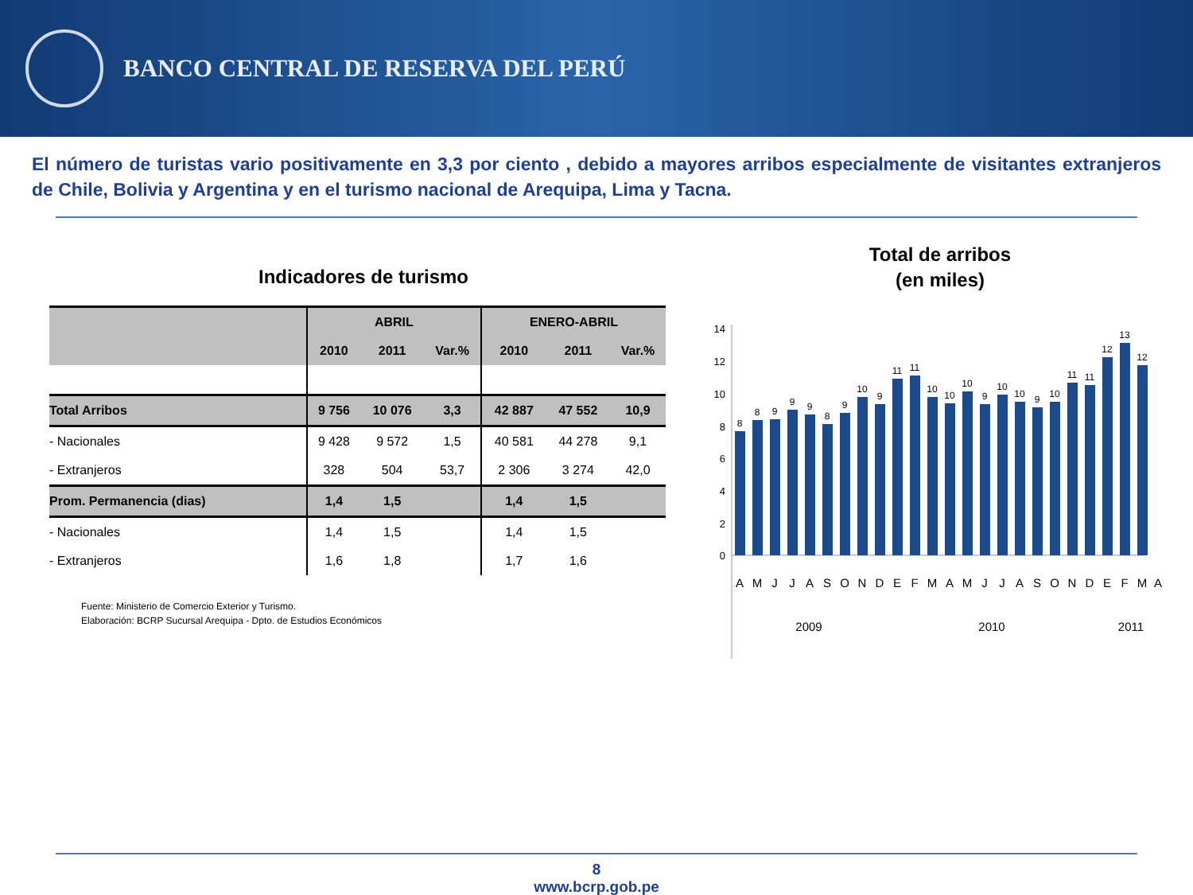BANCO CENTRAL DE RESERVA DEL PERÚ
El número de turistas vario positivamente en 3,3 por ciento , debido a mayores arribos especialmente de visitantes extranjeros de Chile, Bolivia y Argentina y en el turismo nacional de Arequipa, Lima y Tacna.
Indicadores de turismo
| | ABRIL | | | ENERO-ABRIL | | |
| --- | --- | --- | --- | --- | --- | --- |
| | 2010 | 2011 | Var.% | 2010 | 2011 | Var.% |
| Total Arribos | 9 756 | 10 076 | 3,3 | 42 887 | 47 552 | 10,9 |
| - Nacionales | 9 428 | 9 572 | 1,5 | 40 581 | 44 278 | 9,1 |
| - Extranjeros | 328 | 504 | 53,7 | 2 306 | 3 274 | 42,0 |
| Prom. Permanencia (dias) | 1,4 | 1,5 | | 1,4 | 1,5 | |
| - Nacionales | 1,4 | 1,5 | | 1,4 | 1,5 | |
| - Extranjeros | 1,6 | 1,8 | | 1,7 | 1,6 | |
Fuente: Ministerio de Comercio Exterior y Turismo.
Elaboración: BCRP Sucursal Arequipa - Dpto. de Estudios Económicos
Total de arribos
(en miles)
14
12
10
8
6
4
2
0
8
8
9
9
9
8
9
10
9
11
11
10
10
10
9
10
10
9
10
11
11
12
13
12
A
M
J
J
A
S
O
N
D
E
F
M
A
M
J
J
A
S
O
N
D
E
F
M
A
2009
2010
2011
8
www.bcrp.gob.pe